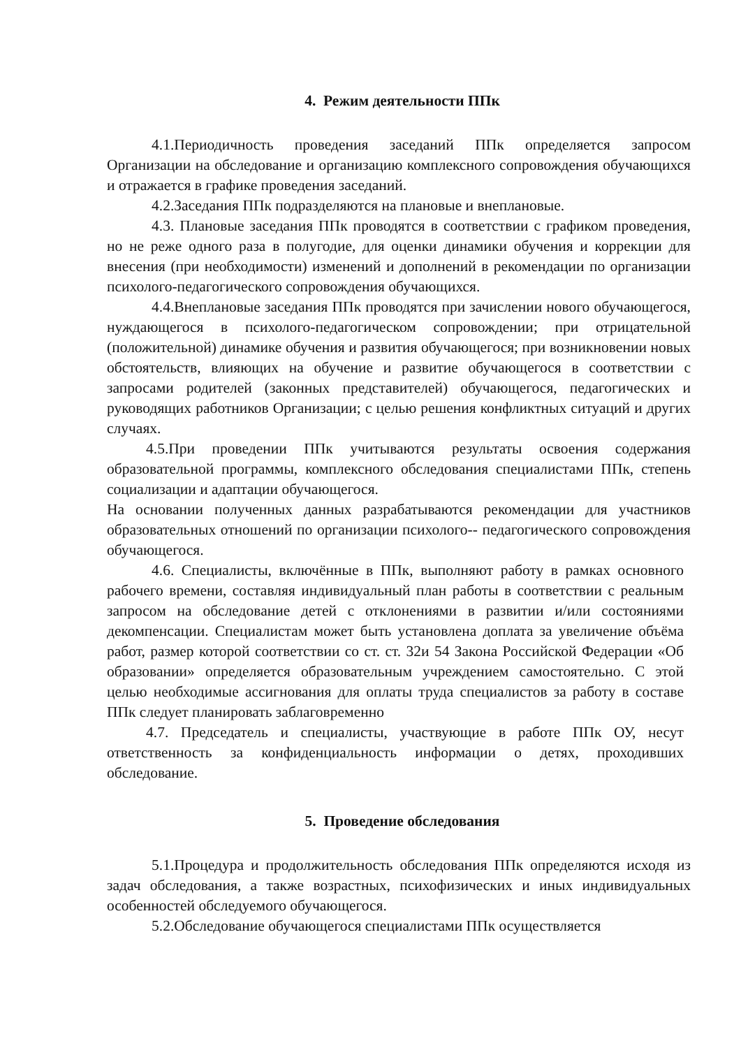4. Режим деятельности ППк
4.1.Периодичность проведения заседаний ППк определяется запросом Организации на обследование и организацию комплексного сопровождения обучающихся и отражается в графике проведения заседаний.
4.2.Заседания ППк подразделяются на плановые и внеплановые.
4.3. Плановые заседания ППк проводятся в соответствии с графиком проведения, но не реже одного раза в полугодие, для оценки динамики обучения и коррекции для внесения (при необходимости) изменений и дополнений в рекомендации по организации психолого-педагогического сопровождения обучающихся.
4.4.Внеплановые заседания ППк проводятся при зачислении нового обучающегося, нуждающегося в психолого-педагогическом сопровождении; при отрицательной (положительной) динамике обучения и развития обучающегося; при возникновении новых обстоятельств, влияющих на обучение и развитие обучающегося в соответствии с запросами родителей (законных представителей) обучающегося, педагогических и руководящих работников Организации; с целью решения конфликтных ситуаций и других случаях.
4.5.При проведении ППк учитываются результаты освоения содержания образовательной программы, комплексного обследования специалистами ППк, степень социализации и адаптации обучающегося.
На основании полученных данных разрабатываются рекомендации для участников образовательных отношений по организации психолого-- педагогического сопровождения обучающегося.
4.6. Специалисты, включённые в ППк, выполняют работу в рамках основного рабочего времени, составляя индивидуальный план работы в соответствии с реальным запросом на обследование детей с отклонениями в развитии и/или состояниями декомпенсации. Специалистам может быть установлена доплата за увеличение объёма работ, размер которой соответствии со ст. ст. 32и 54 Закона Российской Федерации «Об образовании» определяется образовательным учреждением самостоятельно. С этой целью необходимые ассигнования для оплаты труда специалистов за работу в составе ППк следует планировать заблаговременно
4.7. Председатель и специалисты, участвующие в работе ППк ОУ, несут ответственность за конфиденциальность информации о детях, проходивших обследование.
5. Проведение обследования
5.1.Процедура и продолжительность обследования ППк определяются исходя из задач обследования, а также возрастных, психофизических и иных индивидуальных особенностей обследуемого обучающегося.
5.2.Обследование обучающегося специалистами ППк осуществляется